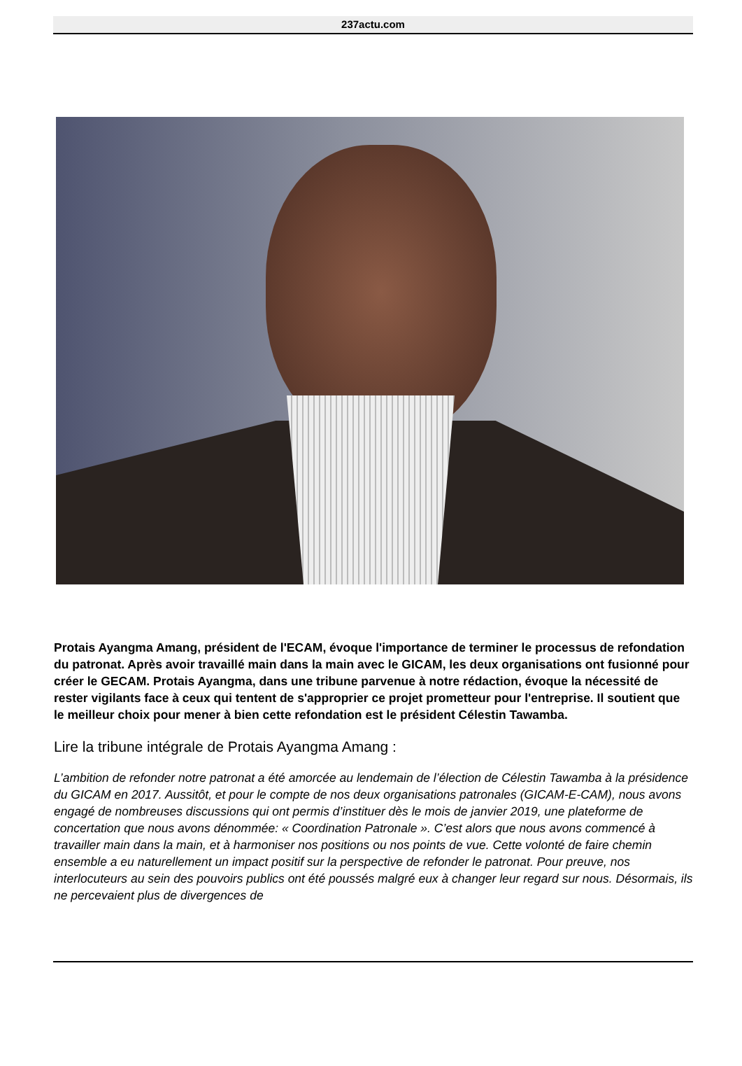237actu.com
Protais Ayangma Amang, président de l'ECAM, évoque l'importance de terminer le processus de refondation du patronat. Après avoir travaillé main dans la main avec le GICAM, les deux organisations ont fusionné pour créer le GECAM. Protais Ayangma, dans une tribune parvenue à notre rédaction, évoque la nécessité de rester vigilants face à ceux qui tentent de s'approprier ce projet prometteur pour l'entreprise. Il soutient que le meilleur choix pour mener à bien cette refondation est le président Célestin Tawamba.
Lire la tribune intégrale de Protais Ayangma Amang :
L’ambition de refonder notre patronat a été amorcée au lendemain de l’élection de Célestin Tawamba à la présidence du GICAM en 2017. Aussitôt, et pour le compte de nos deux organisations patronales (GICAM-E-CAM), nous avons engagé de nombreuses discussions qui ont permis d’instituer dès le mois de janvier 2019, une plateforme de concertation que nous avons dénommée: « Coordination Patronale ». C’est alors que nous avons commencé à travailler main dans la main, et à harmoniser nos positions ou nos points de vue. Cette volonté de faire chemin ensemble a eu naturellement un impact positif sur la perspective de refonder le patronat. Pour preuve, nos interlocuteurs au sein des pouvoirs publics ont été poussés malgré eux à changer leur regard sur nous. Désormais, ils ne percevaient plus de divergences de